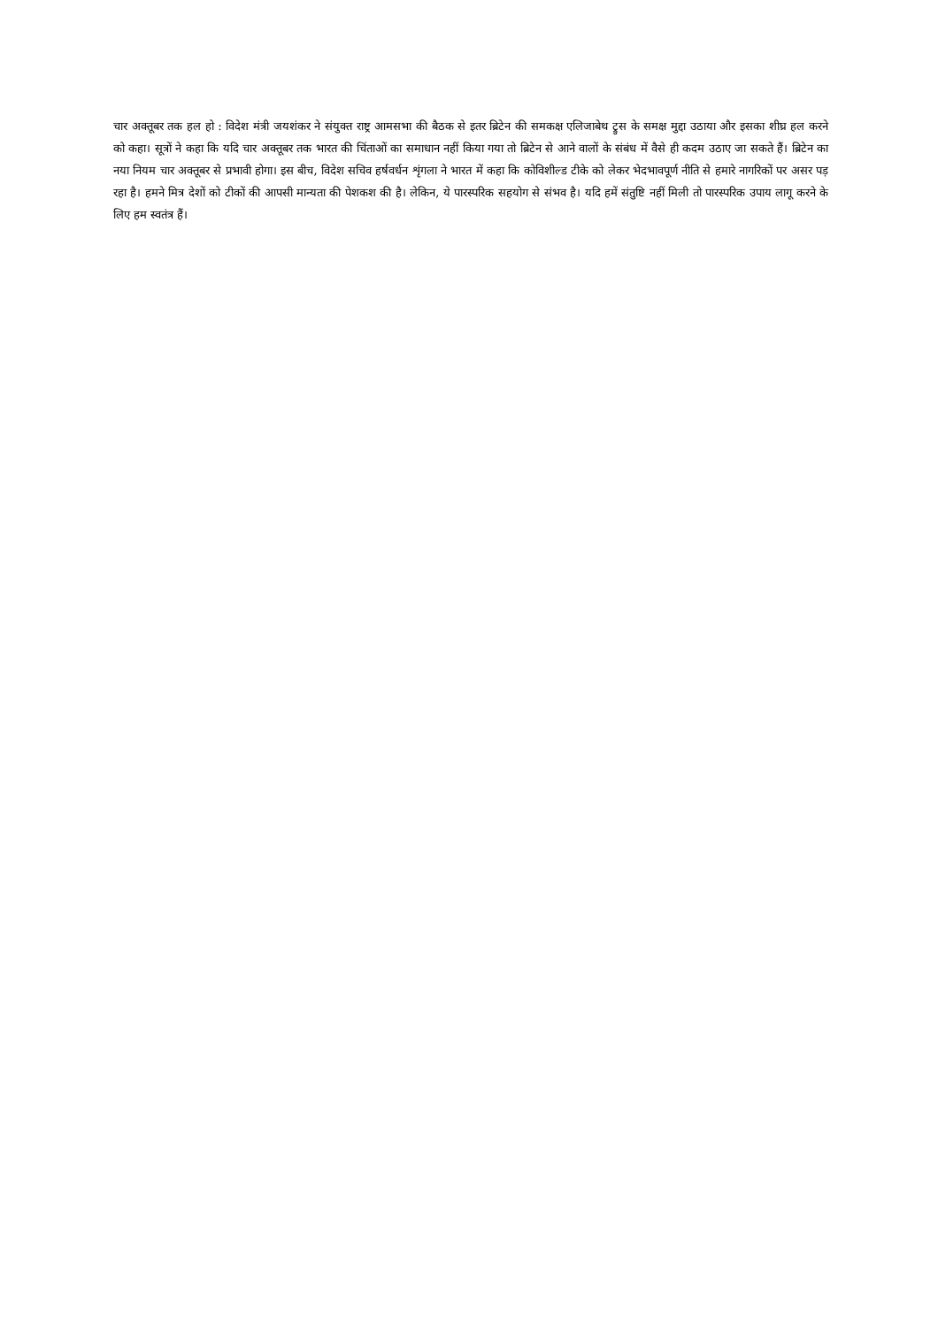चार अक्तूबर तक हल हो : विदेश मंत्री जयशंकर ने संयुक्त राष्ट्र आमसभा की बैठक से इतर ब्रिटेन की समकक्ष एलिजाबेथ ट्रुस के समक्ष मुद्दा उठाया और इसका शीघ्र हल करने को कहा। सूत्रों ने कहा कि यदि चार अक्तूबर तक भारत की चिंताओं का समाधान नहीं किया गया तो ब्रिटेन से आने वालों के संबंध में वैसे ही कदम उठाए जा सकते हैं। ब्रिटेन का नया नियम चार अक्तूबर से प्रभावी होगा। इस बीच, विदेश सचिव हर्षवर्धन शृंगला ने भारत में कहा कि कोविशील्ड टीके को लेकर भेदभावपूर्ण नीति से हमारे नागरिकों पर असर पड़ रहा है। हमने मित्र देशों को टीकों की आपसी मान्यता की पेशकश की है। लेकिन, ये पारस्परिक सहयोग से संभव है। यदि हमें संतुष्टि नहीं मिली तो पारस्परिक उपाय लागू करने के लिए हम स्वतंत्र हैं।